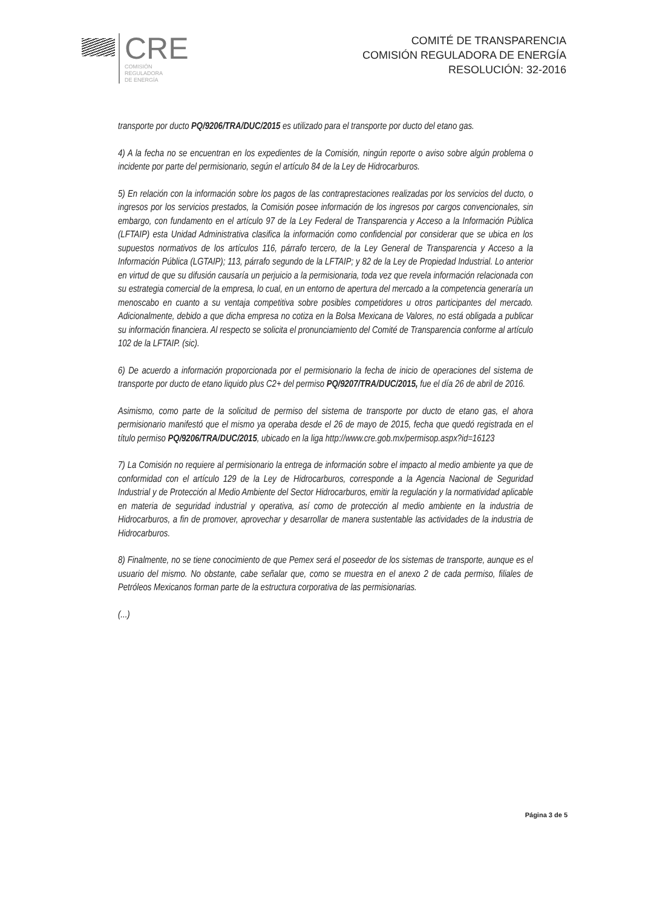CRE
COMISIÓN
REGULADORA
DE ENERGÍA
COMITÉ DE TRANSPARENCIA
COMISIÓN REGULADORA DE ENERGÍA
RESOLUCIÓN: 32-2016
transporte por ducto PQ/9206/TRA/DUC/2015 es utilizado para el transporte por ducto del etano gas.
4) A la fecha no se encuentran en los expedientes de la Comisión, ningún reporte o aviso sobre algún problema o incidente por parte del permisionario, según el artículo 84 de la Ley de Hidrocarburos.
5) En relación con la información sobre los pagos de las contraprestaciones realizadas por los servicios del ducto, o ingresos por los servicios prestados, la Comisión posee información de los ingresos por cargos convencionales, sin embargo, con fundamento en el artículo 97 de la Ley Federal de Transparencia y Acceso a la Información Pública (LFTAIP) esta Unidad Administrativa clasifica la información como confidencial por considerar que se ubica en los supuestos normativos de los artículos 116, párrafo tercero, de la Ley General de Transparencia y Acceso a la Información Pública (LGTAIP); 113, párrafo segundo de la LFTAIP; y 82 de la Ley de Propiedad Industrial. Lo anterior en virtud de que su difusión causaría un perjuicio a la permisionaria, toda vez que revela información relacionada con su estrategia comercial de la empresa, lo cual, en un entorno de apertura del mercado a la competencia generaría un menoscabo en cuanto a su ventaja competitiva sobre posibles competidores u otros participantes del mercado. Adicionalmente, debido a que dicha empresa no cotiza en la Bolsa Mexicana de Valores, no está obligada a publicar su información financiera. Al respecto se solicita el pronunciamiento del Comité de Transparencia conforme al artículo 102 de la LFTAIP. (sic).
6) De acuerdo a información proporcionada por el permisionario la fecha de inicio de operaciones del sistema de transporte por ducto de etano liquido plus C2+ del permiso PQ/9207/TRA/DUC/2015, fue el día 26 de abril de 2016.
Asimismo, como parte de la solicitud de permiso del sistema de transporte por ducto de etano gas, el ahora permisionario manifestó que el mismo ya operaba desde el 26 de mayo de 2015, fecha que quedó registrada en el título permiso PQ/9206/TRA/DUC/2015, ubicado en la liga http://www.cre.gob.mx/permisop.aspx?id=16123
7) La Comisión no requiere al permisionario la entrega de información sobre el impacto al medio ambiente ya que de conformidad con el artículo 129 de la Ley de Hidrocarburos, corresponde a la Agencia Nacional de Seguridad Industrial y de Protección al Medio Ambiente del Sector Hidrocarburos, emitir la regulación y la normatividad aplicable en materia de seguridad industrial y operativa, así como de protección al medio ambiente en la industria de Hidrocarburos, a fin de promover, aprovechar y desarrollar de manera sustentable las actividades de la industria de Hidrocarburos.
8) Finalmente, no se tiene conocimiento de que Pemex será el poseedor de los sistemas de transporte, aunque es el usuario del mismo. No obstante, cabe señalar que, como se muestra en el anexo 2 de cada permiso, filiales de Petróleos Mexicanos forman parte de la estructura corporativa de las permisionarias.
(...)
Página 3 de 5